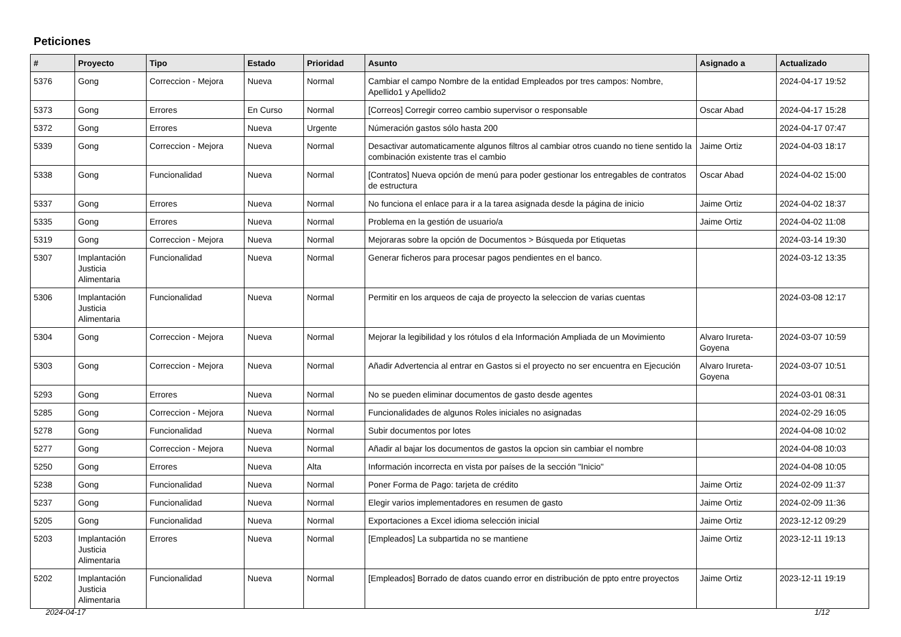Peticiones
| # | Proyecto | Tipo | Estado | Prioridad | Asunto | Asignado a | Actualizado |
| --- | --- | --- | --- | --- | --- | --- | --- |
| 5376 | Gong | Correccion - Mejora | Nueva | Normal | Cambiar el campo Nombre de la entidad Empleados por tres campos: Nombre, Apellido1 y Apellido2 | | 2024-04-17 19:52 |
| 5373 | Gong | Errores | En Curso | Normal | [Correos] Corregir correo cambio supervisor o responsable | Oscar Abad | 2024-04-17 15:28 |
| 5372 | Gong | Errores | Nueva | Urgente | Númeración gastos sólo hasta 200 | | 2024-04-17 07:47 |
| 5339 | Gong | Correccion - Mejora | Nueva | Normal | Desactivar automaticamente algunos filtros al cambiar otros cuando no tiene sentido la combinación existente tras el cambio | Jaime Ortiz | 2024-04-03 18:17 |
| 5338 | Gong | Funcionalidad | Nueva | Normal | [Contratos] Nueva opción de menú para poder gestionar los entregables de contratos de estructura | Oscar Abad | 2024-04-02 15:00 |
| 5337 | Gong | Errores | Nueva | Normal | No funciona el enlace para ir a la tarea asignada desde la página de inicio | Jaime Ortiz | 2024-04-02 18:37 |
| 5335 | Gong | Errores | Nueva | Normal | Problema en la gestión de usuario/a | Jaime Ortiz | 2024-04-02 11:08 |
| 5319 | Gong | Correccion - Mejora | Nueva | Normal | Mejoraras sobre la opción de Documentos > Búsqueda por Etiquetas | | 2024-03-14 19:30 |
| 5307 | Implantación Justicia Alimentaria | Funcionalidad | Nueva | Normal | Generar ficheros para procesar pagos pendientes en el banco. | | 2024-03-12 13:35 |
| 5306 | Implantación Justicia Alimentaria | Funcionalidad | Nueva | Normal | Permitir en los arqueos de caja de proyecto la seleccion de varias cuentas | | 2024-03-08 12:17 |
| 5304 | Gong | Correccion - Mejora | Nueva | Normal | Mejorar la legibilidad y los rótulos d ela Información Ampliada de un Movimiento | Alvaro Irureta-Goyena | 2024-03-07 10:59 |
| 5303 | Gong | Correccion - Mejora | Nueva | Normal | Añadir Advertencia al entrar en Gastos si el proyecto no ser encuentra en Ejecución | Alvaro Irureta-Goyena | 2024-03-07 10:51 |
| 5293 | Gong | Errores | Nueva | Normal | No se pueden eliminar documentos de gasto desde agentes | | 2024-03-01 08:31 |
| 5285 | Gong | Correccion - Mejora | Nueva | Normal | Funcionalidades de algunos Roles iniciales no asignadas | | 2024-02-29 16:05 |
| 5278 | Gong | Funcionalidad | Nueva | Normal | Subir documentos por lotes | | 2024-04-08 10:02 |
| 5277 | Gong | Correccion - Mejora | Nueva | Normal | Añadir al bajar los documentos de gastos la opcion sin cambiar el nombre | | 2024-04-08 10:03 |
| 5250 | Gong | Errores | Nueva | Alta | Información incorrecta en vista por países de la sección "Inicio" | | 2024-04-08 10:05 |
| 5238 | Gong | Funcionalidad | Nueva | Normal | Poner Forma de Pago: tarjeta de crédito | Jaime Ortiz | 2024-02-09 11:37 |
| 5237 | Gong | Funcionalidad | Nueva | Normal | Elegir varios implementadores en resumen de gasto | Jaime Ortiz | 2024-02-09 11:36 |
| 5205 | Gong | Funcionalidad | Nueva | Normal | Exportaciones a Excel idioma selección inicial | Jaime Ortiz | 2023-12-12 09:29 |
| 5203 | Implantación Justicia Alimentaria | Errores | Nueva | Normal | [Empleados] La subpartida no se mantiene | Jaime Ortiz | 2023-12-11 19:13 |
| 5202 | Implantación Justicia Alimentaria | Funcionalidad | Nueva | Normal | [Empleados] Borrado de datos cuando error en distribución de ppto entre proyectos | Jaime Ortiz | 2023-12-11 19:19 |
2024-04-17 1/12